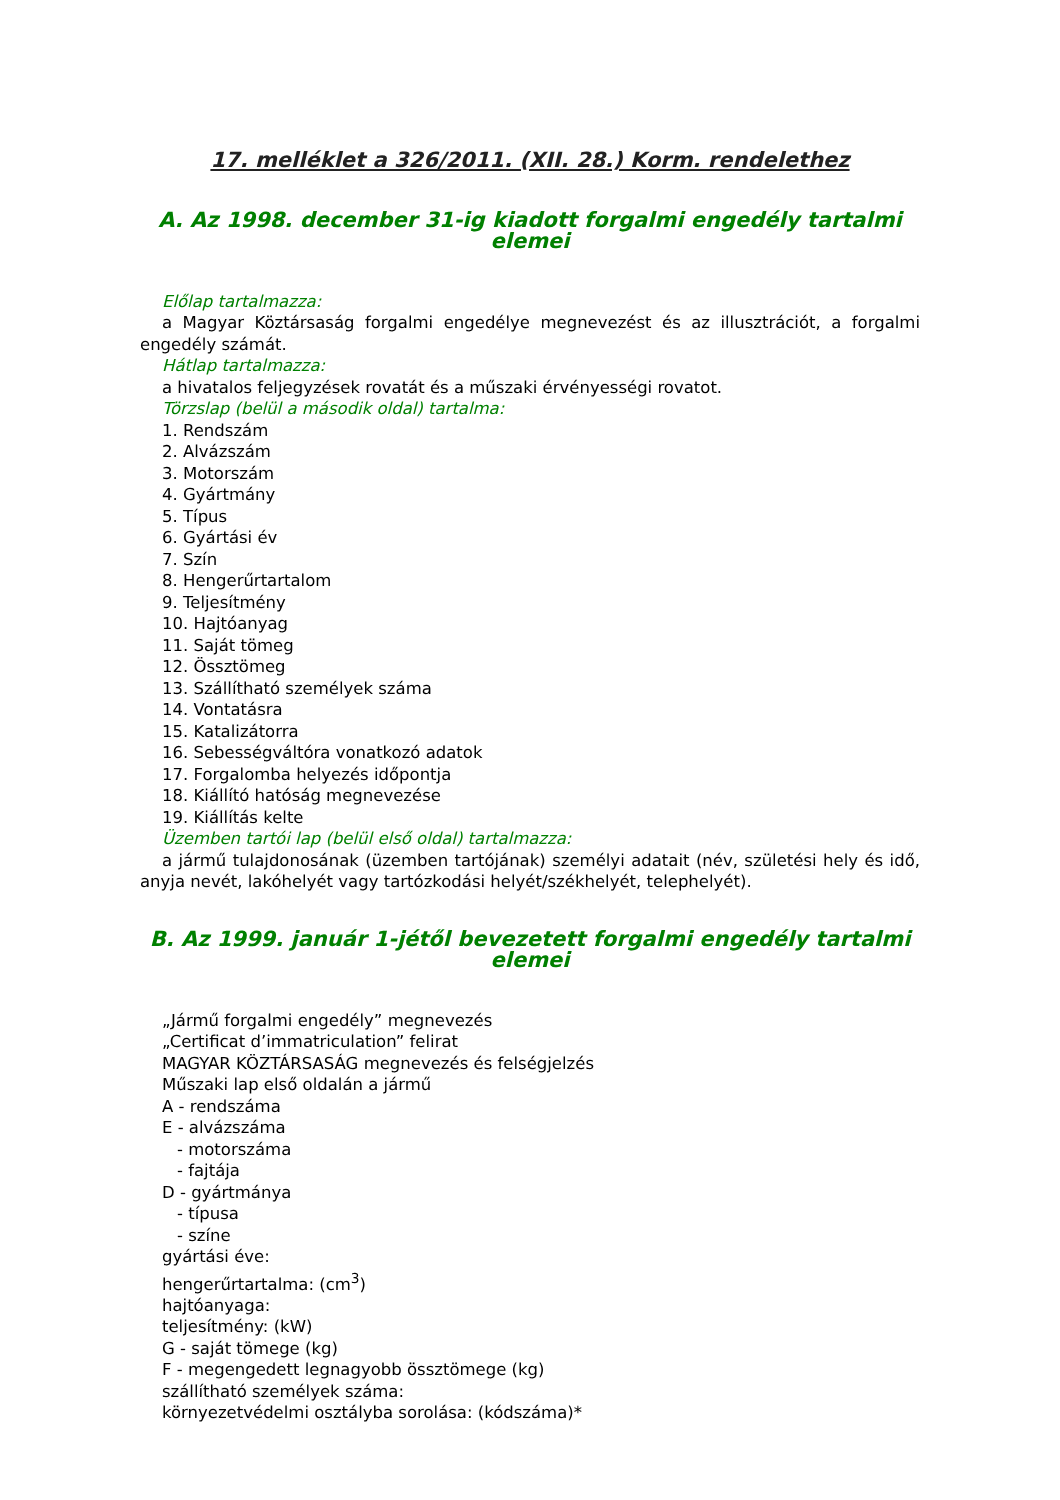17. melléklet a 326/2011. (XII. 28.) Korm. rendelethez
A. Az 1998. december 31-ig kiadott forgalmi engedély tartalmi elemei
Előlap tartalmazza:
a Magyar Köztársaság forgalmi engedélye megnevezést és az illusztrációt, a forgalmi engedély számát.
Hátlap tartalmazza:
a hivatalos feljegyzések rovatát és a műszaki érvényességi rovatot.
Törzslap (belül a második oldal) tartalma:
1. Rendszám
2. Alvázszám
3. Motorszám
4. Gyártmány
5. Típus
6. Gyártási év
7. Szín
8. Hengerűrtartalom
9. Teljesítmény
10. Hajtóanyag
11. Saját tömeg
12. Össztömeg
13. Szállítható személyek száma
14. Vontatásra
15. Katalizátorra
16. Sebességváltóra vonatkozó adatok
17. Forgalomba helyezés időpontja
18. Kiállító hatóság megnevezése
19. Kiállítás kelte
Üzemben tartói lap (belül első oldal) tartalmazza:
a jármű tulajdonosának (üzemben tartójának) személyi adatait (név, születési hely és idő, anyja nevét, lakóhelyét vagy tartózkodási helyét/székhelyét, telephelyét).
B. Az 1999. január 1-jétől bevezetett forgalmi engedély tartalmi elemei
„Jármű forgalmi engedély” megnevezés
„Certificat d’immatriculation” felirat
MAGYAR KÖZTÁRSASÁG megnevezés és felségjelzés
Műszaki lap első oldalán a jármű
A - rendszáma
E - alvázszáma
- motorszáma
- fajtája
D - gyártmánya
- típusa
- színe
gyártási éve:
hengerűrtartalma: (cm<sup>3</sup>)
hajtóanyaga:
teljesítmény: (kW)
G - saját tömege (kg)
F - megengedett legnagyobb össztömege (kg)
szállítható személyek száma:
környezetvédelmi osztályba sorolása: (kódszáma)*